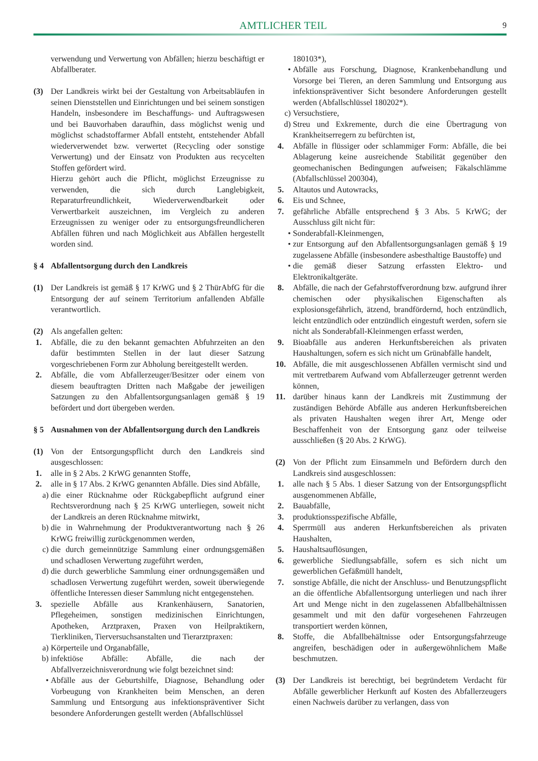AMTLICHER TEIL
9
verwendung und Verwertung von Abfällen; hierzu beschäftigt er Abfallberater.
(3) Der Landkreis wirkt bei der Gestaltung von Arbeitsabläufen in seinen Dienststellen und Einrichtungen und bei seinem sonstigen Handeln, insbesondere im Beschaffungs- und Auftragswesen und bei Bauvorhaben daraufhin, dass möglichst wenig und möglichst schadstoffarmer Abfall entsteht, entstehender Abfall wiederverwendet bzw. verwertet (Recycling oder sonstige Verwertung) und der Einsatz von Produkten aus recycelten Stoffen gefördert wird.
Hierzu gehört auch die Pflicht, möglichst Erzeugnisse zu verwenden, die sich durch Langlebigkeit, Reparaturfreundlichkeit, Wiederverwendbarkeit oder Verwertbarkeit auszeichnen, im Vergleich zu anderen Erzeugnissen zu weniger oder zu entsorgungsfreundlicheren Abfällen führen und nach Möglichkeit aus Abfällen hergestellt worden sind.
§ 4 Abfallentsorgung durch den Landkreis
(1) Der Landkreis ist gemäß § 17 KrWG und § 2 ThürAbfG für die Entsorgung der auf seinem Territorium anfallenden Abfälle verantwortlich.
(2) Als angefallen gelten:
1. Abfälle, die zu den bekannt gemachten Abfuhrzeiten an den dafür bestimmten Stellen in der laut dieser Satzung vorgeschriebenen Form zur Abholung bereitgestellt werden.
2. Abfälle, die vom Abfallerzeuger/Besitzer oder einem von diesem beauftragten Dritten nach Maßgabe der jeweiligen Satzungen zu den Abfallentsorgungsanlagen gemäß § 19 befördert und dort übergeben werden.
§ 5 Ausnahmen von der Abfallentsorgung durch den Landkreis
(1) Von der Entsorgungspflicht durch den Landkreis sind ausgeschlossen:
1. alle in § 2 Abs. 2 KrWG genannten Stoffe,
2. alle in § 17 Abs. 2 KrWG genannten Abfälle. Dies sind Abfälle,
a) die einer Rücknahme oder Rückgabepflicht aufgrund einer Rechtsverordnung nach § 25 KrWG unterliegen, soweit nicht der Landkreis an deren Rücknahme mitwirkt,
b) die in Wahrnehmung der Produktverantwortung nach § 26 KrWG freiwillig zurückgenommen werden,
c) die durch gemeinnützige Sammlung einer ordnungsgemäßen und schadlosen Verwertung zugeführt werden,
d) die durch gewerbliche Sammlung einer ordnungsgemäßen und schadlosen Verwertung zugeführt werden, soweit überwiegende öffentliche Interessen dieser Sammlung nicht entgegenstehen.
3. spezielle Abfälle aus Krankenhäusern, Sanatorien, Pflegeheimen, sonstigen medizinischen Einrichtungen, Apotheken, Arztpraxen, Praxen von Heilpraktikern, Tierkliniken, Tierversuchsanstalten und Tierarztpraxen:
a) Körperteile und Organabfälle,
b) infektiöse Abfälle: Abfälle, die nach der Abfallverzeichnisverordnung wie folgt bezeichnet sind:
• Abfälle aus der Geburtshilfe, Diagnose, Behandlung oder Vorbeugung von Krankheiten beim Menschen, an deren Sammlung und Entsorgung aus infektionspräventiver Sicht besondere Anforderungen gestellt werden (Abfallschlüssel
180103*),
• Abfälle aus Forschung, Diagnose, Krankenbehandlung und Vorsorge bei Tieren, an deren Sammlung und Entsorgung aus infektionspräventiver Sicht besondere Anforderungen gestellt werden (Abfallschlüssel 180202*).
c) Versuchstiere,
d) Streu und Exkremente, durch die eine Übertragung von Krankheitserregern zu befürchten ist,
4. Abfälle in flüssiger oder schlammiger Form: Abfälle, die bei Ablagerung keine ausreichende Stabilität gegenüber den geomechanischen Bedingungen aufweisen; Fäkalschlämme (Abfallschlüssel 200304),
5. Altautos und Autowracks,
6. Eis und Schnee,
7. gefährliche Abfälle entsprechend § 3 Abs. 5 KrWG; der Ausschluss gilt nicht für:
• Sonderabfall-Kleinmengen,
• zur Entsorgung auf den Abfallentsorgungsanlagen gemäß § 19 zugelassene Abfälle (insbesondere asbesthaltige Baustoffe) und
• die gemäß dieser Satzung erfassten Elektro- und Elektronikaltgeräte.
8. Abfälle, die nach der Gefahrstoffverordnung bzw. aufgrund ihrer chemischen oder physikalischen Eigenschaften als explosionsgefährlich, ätzend, brandfördernd, hoch entzündlich, leicht entzündlich oder entzündlich eingestuft werden, sofern sie nicht als Sonderabfall-Kleinmengen erfasst werden,
9. Bioabfälle aus anderen Herkunftsbereichen als privaten Haushaltungen, sofern es sich nicht um Grünabfälle handelt,
10. Abfälle, die mit ausgeschlossenen Abfällen vermischt sind und mit vertretbarem Aufwand vom Abfallerzeuger getrennt werden können,
11. darüber hinaus kann der Landkreis mit Zustimmung der zuständigen Behörde Abfälle aus anderen Herkunftsbereichen als privaten Haushalten wegen ihrer Art, Menge oder Beschaffenheit von der Entsorgung ganz oder teilweise ausschließen (§ 20 Abs. 2 KrWG).
(2) Von der Pflicht zum Einsammeln und Befördern durch den Landkreis sind ausgeschlossen:
1. alle nach § 5 Abs. 1 dieser Satzung von der Entsorgungspflicht ausgenommenen Abfälle,
2. Bauabfälle,
3. produktionsspezifische Abfälle,
4. Sperrmüll aus anderen Herkunftsbereichen als privaten Haushalten,
5. Haushaltsauflösungen,
6. gewerbliche Siedlungsabfälle, sofern es sich nicht um gewerblichen Gefäßmüll handelt,
7. sonstige Abfälle, die nicht der Anschluss- und Benutzungspflicht an die öffentliche Abfallentsorgung unterliegen und nach ihrer Art und Menge nicht in den zugelassenen Abfallbehältnissen gesammelt und mit den dafür vorgesehenen Fahrzeugen transportiert werden können,
8. Stoffe, die Abfallbehältnisse oder Entsorgungsfahrzeuge angreifen, beschädigen oder in außergewöhnlichem Maße beschmutzen.
(3) Der Landkreis ist berechtigt, bei begründetem Verdacht für Abfälle gewerblicher Herkunft auf Kosten des Abfallerzeugers einen Nachweis darüber zu verlangen, dass von